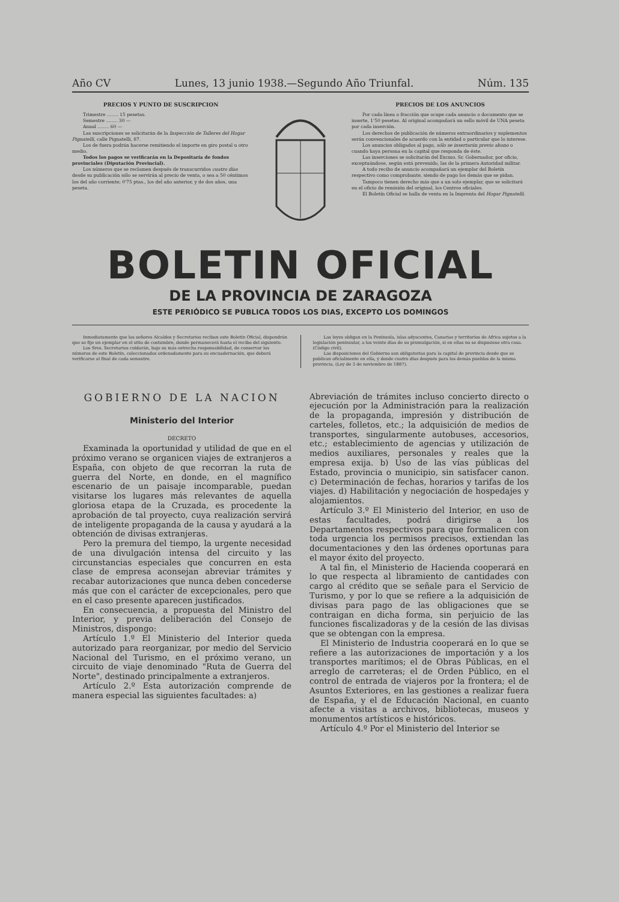Año CV Lunes, 13 junio 1938.—Segundo Año Triunfal. Núm. 135
PRECIOS Y PUNTO DE SUSCRIPCION
Trimestre ........ 15 pesetas.
Semestre ........ 30 —
Anual ........ 60 —
Las suscripciones se solicitarán de la Inspección de Talleres del Hogar Pignatelli, calle Pignatelli, 87.
Los de fuera podrán hacerse remitiendo el importe en giro postal u otro medio.
Todos los pagos se verificarán en la Depositaría de fondos provinciales (Diputación Provincial).
Los números que se reclamen después de transcurridos cuatro días desde su publicación sólo se servirán al precio de venta, o sea a 50 céntimos los del año corriente; 0'75 ptas., los del año anterior, y de dos años, una peseta.
PRECIOS DE LOS ANUNCIOS
Por cada línea o fracción que ocupe cada anuncio o documento que se inserte, 1'50 pesetas. Al original acompañará un sello móvil de UNA peseta por cada inserción.
Los derechos de publicación de números extraordinarios y suplementos serán convencionales de acuerdo con la entidad o particular que lo interese.
Los anuncios obligados al pago, sólo se insertarán previo abono o cuando haya persona en la capital que responda de éste.
Las inserciones se solicitarán del Excmo. Sr. Gobernador, por oficio, exceptuándose, según está prevenido, las de la primera Autoridad militar.
A todo recibo de anuncio acompañará un ejemplar del Boletín respectivo como comprobante, siendo de pago los demás que se pidan.
Tampoco tienen derecho más que a un solo ejemplar, que se solicitará en el oficio de remisión del original, los Centros oficiales.
El Boletín Oficial se halla de venta en la Imprenta del Hogar Pignatelli.
BOLETIN OFICIAL
DE LA PROVINCIA DE ZARAGOZA
ESTE PERIÓDICO SE PUBLICA TODOS LOS DIAS, EXCEPTO LOS DOMINGOS
Inmediatamente que los señores Alcaldes y Secretarios reciban este Boletín Oficial, dispondrán que se fije un ejemplar en el sitio de costumbre, donde permanecerá hasta el recibo del siguiente.
Los Sres. Secretarios cuidarán, bajo su más estrecha responsabilidad, de conservar los números de este Boletín, coleccionados ordenadamente para su encuadernación, que deberá verificarse al final de cada semestre.
Las leyes obligan en la Península, islas adyacentes, Canarias y territorios de Africa sujetos a la legislación peninsular, a los veinte días de su promulgación, si en ellas no se dispusiese otra cosa. (Código civil).
Las disposiciones del Gobierno son obligatorias para la capital de provincia desde que se publican oficialmente en ella, y desde cuatro días después para los demás pueblos de la misma provincia. (Ley de 3 de noviembre de 1887).
GOBIERNO DE LA NACION
Ministerio del Interior
DECRETO
Examinada la oportunidad y utilidad de que en el próximo verano se organicen viajes de extranjeros a España, con objeto de que recorran la ruta de guerra del Norte, en donde, en el magnífico escenario de un paisaje incomparable, puedan visitarse los lugares más relevantes de aquella gloriosa etapa de la Cruzada, es procedente la aprobación de tal proyecto, cuya realización servirá de inteligente propaganda de la causa y ayudará a la obtención de divisas extranjeras.
Pero la premura del tiempo, la urgente necesidad de una divulgación intensa del circuito y las circunstancias especiales que concurren en esta clase de empresa aconsejan abreviar trámites y recabar autorizaciones que nunca deben concederse más que con el carácter de excepcionales, pero que en el caso presente aparecen justificados.
En consecuencia, a propuesta del Ministro del Interior, y previa deliberación del Consejo de Ministros, dispongo:
Artículo 1.º El Ministerio del Interior queda autorizado para reorganizar, por medio del Servicio Nacional del Turismo, en el próximo verano, un circuito de viaje denominado "Ruta de Guerra del Norte", destinado principalmente a extranjeros.
Artículo 2.º Esta autorización comprende de manera especial las siguientes facultades: a)
Abreviación de trámites incluso concierto directo o ejecución por la Administración para la realización de la propaganda, impresión y distribución de carteles, folletos, etc.; la adquisición de medios de transportes, singularmente autobuses, accesorios, etc.; establecimiento de agencias y utilización de medios auxiliares, personales y reales que la empresa exija. b) Uso de las vías públicas del Estado, provincia o municipio, sin satisfacer canon. c) Determinación de fechas, horarios y tarifas de los viajes. d) Habilitación y negociación de hospedajes y alojamientos.
Artículo 3.º El Ministerio del Interior, en uso de estas facultades, podrá dirigirse a los Departamentos respectivos para que formalicen con toda urgencia los permisos precisos, extiendan las documentaciones y den las órdenes oportunas para el mayor éxito del proyecto.
A tal fin, el Ministerio de Hacienda cooperará en lo que respecta al libramiento de cantidades con cargo al crédito que se señale para el Servicio de Turismo, y por lo que se refiere a la adquisición de divisas para pago de las obligaciones que se contraigan en dicha forma, sin perjuicio de las funciones fiscalizadoras y de la cesión de las divisas que se obtengan con la empresa.
El Ministerio de Industria cooperará en lo que se refiere a las autorizaciones de importación y a los transportes marítimos; el de Obras Públicas, en el arreglo de carreteras; el de Orden Público, en el control de entrada de viajeros por la frontera; el de Asuntos Exteriores, en las gestiones a realizar fuera de España, y el de Educación Nacional, en cuanto afecte a visitas a archivos, bibliotecas, museos y monumentos artísticos e históricos.
Artículo 4.º Por el Ministerio del Interior se